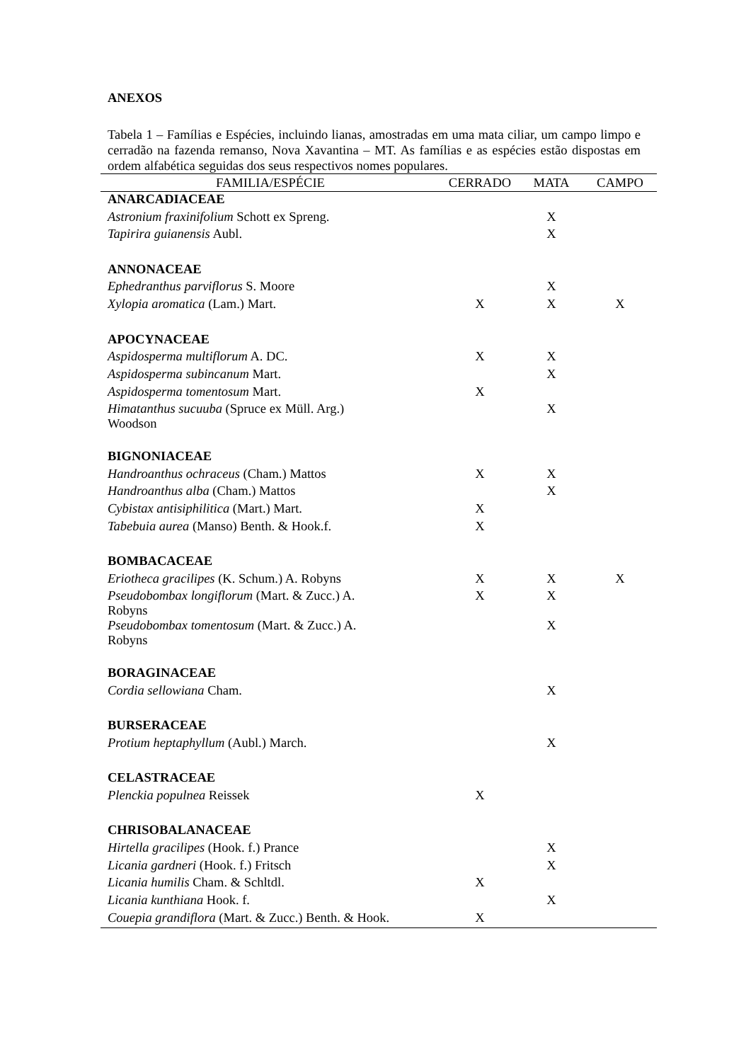ANEXOS
Tabela 1 – Famílias e Espécies, incluindo lianas, amostradas em uma mata ciliar, um campo limpo e cerradão na fazenda remanso, Nova Xavantina – MT. As famílias e as espécies estão dispostas em ordem alfabética seguidas dos seus respectivos nomes populares.
| FAMILIA/ESPÉCIE | CERRADO | MATA | CAMPO |
| --- | --- | --- | --- |
| ANARCADIACEAE | | | |
| Astronium fraxinifolium Schott ex Spreng. | | X | |
| Tapirira guianensis Aubl. | | X | |
| ANNONACEAE | | | |
| Ephedranthus parviflorus S. Moore | | X | |
| Xylopia aromatica (Lam.) Mart. | X | X | X |
| APOCYNACEAE | | | |
| Aspidosperma multiflorum A. DC. | X | X | |
| Aspidosperma subincanum Mart. | | X | |
| Aspidosperma tomentosum Mart. | X | | |
| Himatanthus sucuuba (Spruce ex Müll. Arg.) Woodson | | X | |
| BIGNONIACEAE | | | |
| Handroanthus ochraceus (Cham.) Mattos | X | X | |
| Handroanthus alba (Cham.) Mattos | | X | |
| Cybistax antisiphilitica (Mart.) Mart. | X | | |
| Tabebuia aurea (Manso) Benth. & Hook.f. | X | | |
| BOMBACACEAE | | | |
| Eriotheca gracilipes (K. Schum.) A. Robyns | X | X | X |
| Pseudobombax longiflorum (Mart. & Zucc.) A. Robyns | X | X | |
| Pseudobombax tomentosum (Mart. & Zucc.) A. Robyns | | X | |
| BORAGINACEAE | | | |
| Cordia sellowiana Cham. | | X | |
| BURSERACEAE | | | |
| Protium heptaphyllum (Aubl.) March. | | X | |
| CELASTRACEAE | | | |
| Plenckia populnea Reissek | X | | |
| CHRISOBALANACEAE | | | |
| Hirtella gracilipes (Hook. f.) Prance | | X | |
| Licania gardneri (Hook. f.) Fritsch | | X | |
| Licania humilis Cham. & Schltdl. | X | | |
| Licania kunthiana Hook. f. | | X | |
| Couepia grandiflora (Mart. & Zucc.) Benth. & Hook. | X | | |